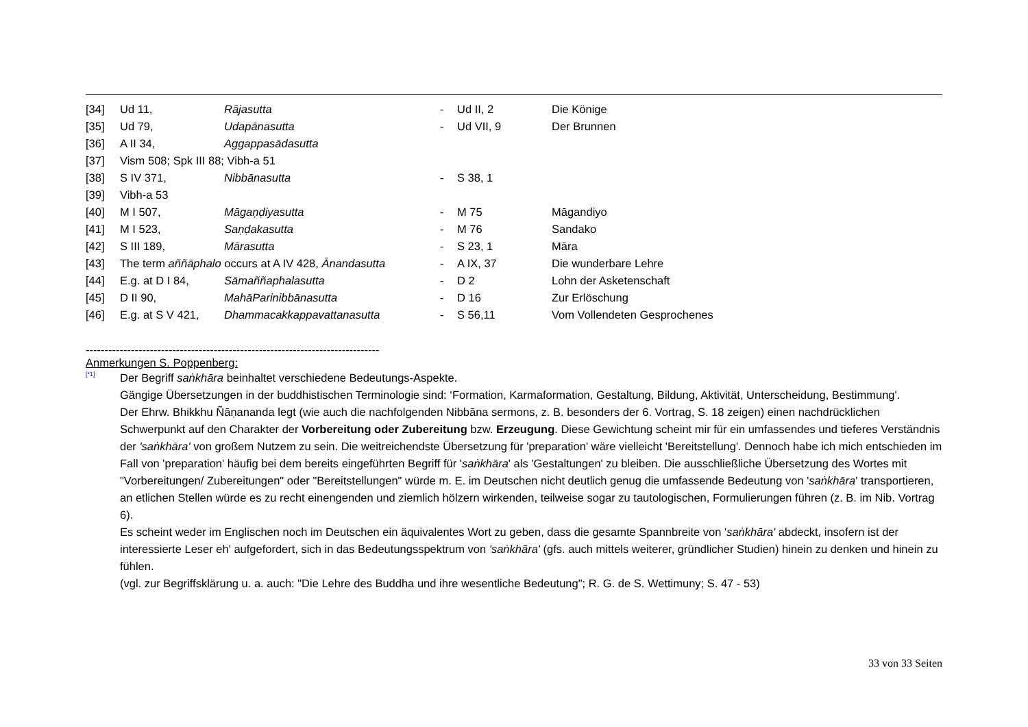| [34] | Ud 11, | Rājasutta | - | Ud II, 2 | Die Könige |
| [35] | Ud 79, | Udapānasutta | - | Ud VII, 9 | Der Brunnen |
| [36] | A II 34, | Aggappasādasutta | | | |
| [37] | Vism 508; Spk III 88; Vibh-a 51 | | | | |
| [38] | S IV 371, | Nibbānasutta | - | S 38, 1 | |
| [39] | Vibh-a 53 | | | | |
| [40] | M I 507, | Māgaṇḍiyasutta | - | M 75 | Māgandiyo |
| [41] | M I 523, | Saṇḍakasutta | - | M 76 | Sandako |
| [42] | S III 189, | Mārasutta | - | S 23, 1 | Māra |
| [43] | The term aññāphalo occurs at A IV 428, Ānandasutta | | - | A IX, 37 | Die wunderbare Lehre |
| [44] | E.g. at D I 84, | Sāmaññaphalasutta | - | D 2 | Lohn der Asketenschaft |
| [45] | D II 90, | MahāParinibbānasutta | - | D 16 | Zur Erlöschung |
| [46] | E.g. at S V 421, | Dhammacakkappavattanasutta | - | S 56,11 | Vom Vollendeten Gesprochenes |
------------------------------------------------------------------------------
Anmerkungen S. Poppenberg:
[*1] Der Begriff saṅkhāra beinhaltet verschiedene Bedeutungs-Aspekte.
Gängige Übersetzungen in der buddhistischen Terminologie sind: ‘Formation, Karmaformation, Gestaltung, Bildung, Aktivität, Unterscheidung, Bestimmung'.
Der Ehrw. Bhikkhu Ñāṇananda legt (wie auch die nachfolgenden Nibbāna sermons, z. B. besonders der 6. Vortrag, S. 18 zeigen) einen nachdrücklichen Schwerpunkt auf den Charakter der Vorbereitung oder Zubereitung bzw. Erzeugung. Diese Gewichtung scheint mir für ein umfassendes und tieferes Verständnis der 'saṅkhāra' von großem Nutzem zu sein. Die weitreichendste Übersetzung für 'preparation' wäre vielleicht 'Bereitstellung'. Dennoch habe ich mich entschieden im Fall von 'preparation' häufig bei dem bereits eingeführten Begriff für 'saṅkhāra' als 'Gestaltungen' zu bleiben. Die ausschließliche Übersetzung des Wortes mit "Vorbereitungen/ Zubereitungen" oder "Bereitstellungen" würde m. E. im Deutschen nicht deutlich genug die umfassende Bedeutung von 'saṅkhāra' transportieren, an etlichen Stellen würde es zu recht einengenden und ziemlich hölzern wirkenden, teilweise sogar zu tautologischen, Formulierungen führen (z. B. im Nib. Vortrag 6).
Es scheint weder im Englischen noch im Deutschen ein äquivalentes Wort zu geben, dass die gesamte Spannbreite von 'saṅkhāra' abdeckt, insofern ist der interessierte Leser eh' aufgefordert, sich in das Bedeutungsspektrum von 'saṅkhāra' (gfs. auch mittels weiterer, gründlicher Studien) hinein zu denken und hinein zu fühlen.
(vgl. zur Begriffsklärung u. a. auch: "Die Lehre des Buddha und ihre wesentliche Bedeutung"; R. G. de S. Wettimuny; S. 47 - 53)
33 von 33 Seiten